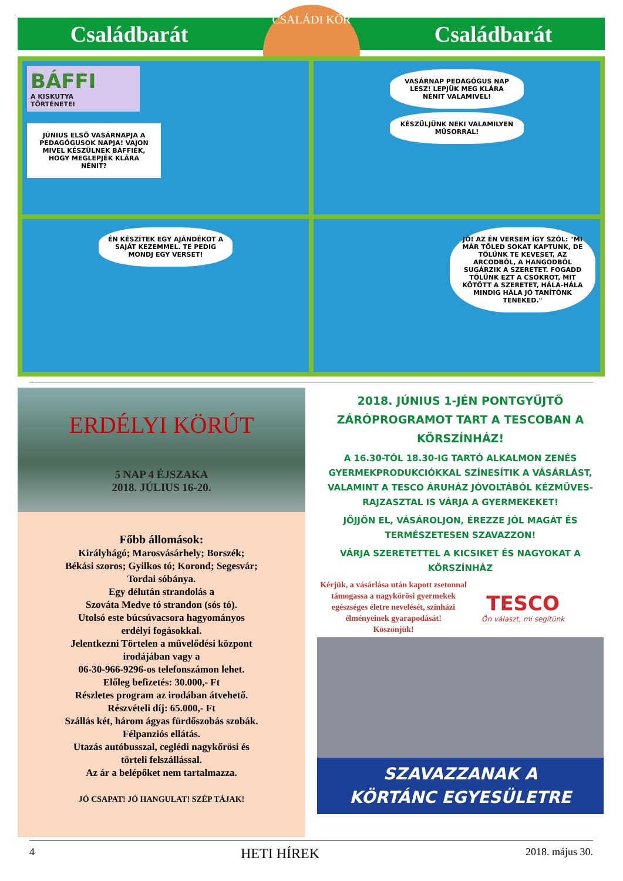Családbarát Családbarát
CSALÁDI KÖR
BÁFFI
A KISKUTYA
TÖRTÉNETEI
JÚNIUS ELSŐ VASÁRNAPJA A PEDAGÓGUSOK NAPJA! VAJON MIVEL KÉSZÜLNEK BÁFFIÉK, HOGY MEGLEPJÉK KLÁRA NÉNIT?
VASÁRNAP PEDAGÓGUS NAP LESZ! LEPJÜK MEG KLÁRA NÉNIT VALAMIVEL!
KÉSZÜLJÜNK NEKI VALAMILYEN MŰSORRAL!
ÉN KÉSZÍTEK EGY AJÁNDÉKOT A SAJÁT KEZEMMEL. TE PEDIG MONDJ EGY VERSET!
JÓ! AZ ÉN VERSEM ÍGY SZÓL: "MI MÁR TŐLED SOKAT KAPTUNK, DE TŐLÜNK TE KEVESET, AZ ARCODBÓL, A HANGODBÓL SUGÁRZIK A SZERETET. FOGADD TŐLÜNK EZT A CSOKROT, MIT KÖTÖTT A SZERETET, HÁLA-HÁLA MINDIG HÁLA JÓ TANÍTÓNK TENEKED."
ERDÉLYI KÖRÚT
5 NAP 4 ÉJSZAKA
2018. JÚLIUS 16-20.
Főbb állomások:
Királyhágó; Marosvásárhely; Borszék;
Békási szoros; Gyilkos tó; Korond; Segesvár;
Tordai sóbánya.
Egy délután strandolás a
Szováta Medve tó strandon (sós tó).
Utolsó este búcsúvacsora hagyományos
erdélyi fogásokkal.
Jelentkezni Törtelen a művelődési központ
irodájában vagy a
06-30-966-9296-os telefonszámon lehet.
Előleg befizetés: 30.000,- Ft
Részletes program az irodában átvehető.
Részvételi díj: 65.000,- Ft
Szállás két, három ágyas fürdőszobás szobák.
Félpanziós ellátás.
Utazás autóbusszal, ceglédi nagykőrösi és
törteli felszállással.
Az ár a belépőket nem tartalmazza.
JÓ CSAPAT! JÓ HANGULAT! SZÉP TÁJAK!
2018. JÚNIUS 1-JÉN PONTGYŰJTŐ ZÁRÓPROGRAMOT TART A TESCOBAN A KÖRSZÍNHÁZ!
A 16.30-TÓL 18.30-IG TARTÓ ALKALMON ZENÉS GYERMEKPRODUKCIÓKKAL SZÍNESÍTIK A VÁSÁRLÁST, VALAMINT A TESCO ÁRUHÁZ JÓVOLTÁBÓL KÉZMŰVES-RAJZASZTAL IS VÁRJA A GYERMEKEKET!
JÖJJÖN EL, VÁSÁROLJON, ÉREZZE JÓL MAGÁT ÉS TERMÉSZETESEN SZAVAZZON!
VÁRJA SZERETETTEL A KICSIKET ÉS NAGYOKAT A KÖRSZÍNHÁZ
Kérjük, a vásárlása után kapott zsetonnal támogassa a nagykőrösi gyermekek egészséges életre nevelését, színházi élményeinek gyarapodását!
Köszönjük!
TESCO
Ön választ, mi segítünk
SZAVAZZANAK A
KÖRTÁNC EGYESÜLETRE
4 HETI HÍREK 2018. május 30.